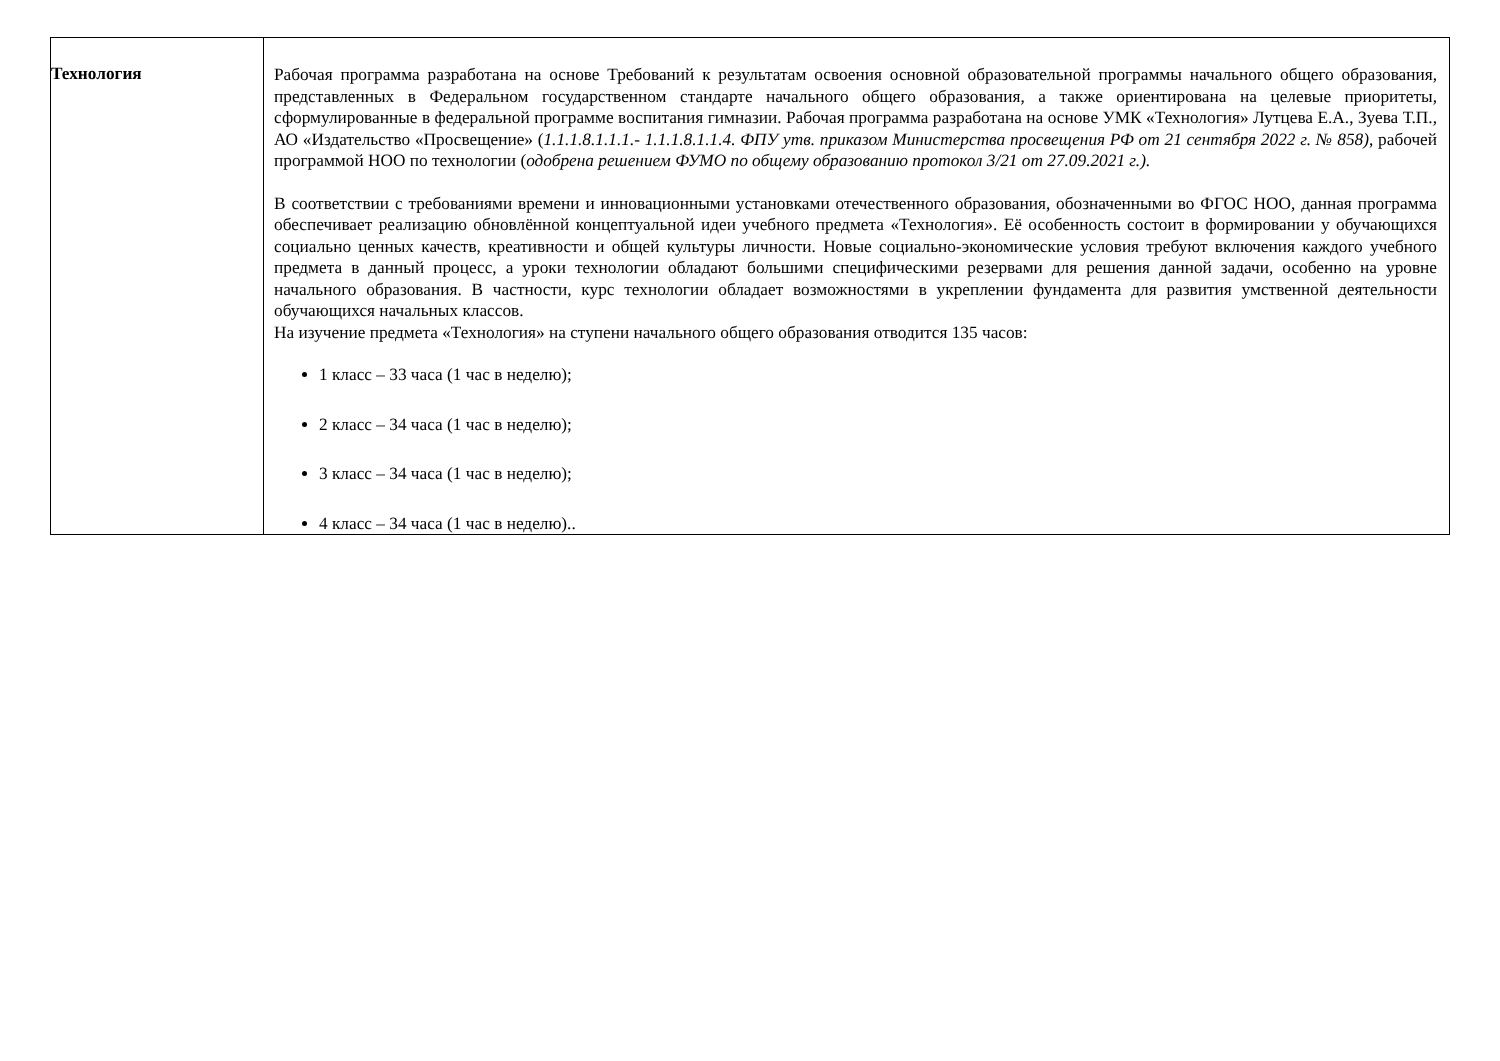| Технология | Рабочая программа разработана на основе Требований к результатам освоения основной образовательной программы начального общего образования, представленных в Федеральном государственном стандарте начального общего образования, а также ориентирована на целевые приоритеты, сформулированные в федеральной программе воспитания гимназии. Рабочая программа разработана на основе УМК «Технология» Лутцева Е.А., Зуева Т.П., АО «Издательство «Просвещение» ( 1.1.1.8.1.1.1.- 1.1.1.8.1.1.4. ФПУ утв. приказом Министерства просвещения РФ от 21 сентября 2022 г. № 858) , рабочей программой НОО по технологии ( одобрена решением ФУМО по общему образованию протокол 3/21 от 27.09.2021 г.). В соответствии с требованиями времени и инновационными установками отечественного образования, обозначенными во ФГОС НОО, данная программа обеспечивает реализацию обновлённой концептуальной идеи учебного предмета «Технология». Её особенность состоит в формировании у обучающихся социально ценных качеств, креативности и общей культуры личности. Новые социально-экономические условия требуют включения каждого учебного предмета в данный процесс, а уроки технологии обладают большими специфическими резервами для решения данной задачи, особенно на уровне начального образования. В частности, курс технологии обладает возможностями в укреплении фундамента для развития умственной деятельности обучающихся начальных классов. На изучение предмета «Технология» на ступени начального общего образования отводится 135 часов: 1 класс – 33 часа (1 час в неделю); 2 класс – 34 часа (1 час в неделю); 3 класс – 34 часа (1 час в неделю); 4 класс – 34 часа (1 час в неделю).. |